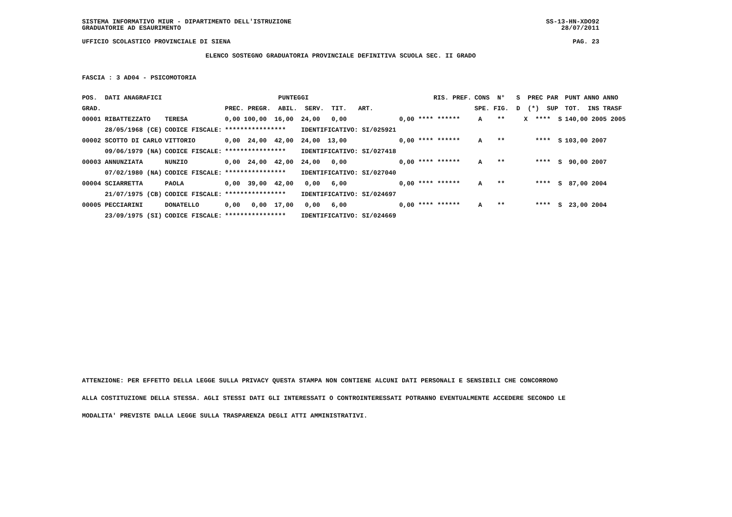SISTEMA INFORMATIVO MIUR - DIPARTIMENTO DELL'ISTRUZIONE
GRADUATORIE AD ESAURIMENTO
SS-13-HN-XDO92
28/07/2011
UFFICIO SCOLASTICO PROVINCIALE DI SIENA PAG. 23
ELENCO SOSTEGNO GRADUATORIA PROVINCIALE DEFINITIVA SCUOLA SEC. II GRADO
FASCIA : 3 AD04 - PSICOMOTORIA
| POS. DATI ANAGRAFICI | | PUNTEGGI | RIS. PREF. | CONS N° S PREC PAR | PUNT ANNO ANNO |
| --- | --- | --- | --- | --- | --- |
| GRAD. | | PREC. PREGR. ABIL. SERV. TIT. ART. | | SPE. FIG. D (*) SUP | TOT. INS TRASF |
| 00001 RIBATTEZZATO | TERESA | 0,00 100,00 16,00 24,00 0,00 | 0,00 **** ****** | A ** X **** S | 140,00 2005 2005 |
| 28/05/1968 (CE) | CODICE FISCALE: | **************** IDENTIFICATIVO: SI/025921 | | | |
| 00002 SCOTTO DI CARLO | VITTORIO | 0,00 24,00 42,00 24,00 13,00 | 0,00 **** ****** | A ** **** S | 103,00 2007 |
| 09/06/1979 (NA) | CODICE FISCALE: | **************** IDENTIFICATIVO: SI/027418 | | | |
| 00003 ANNUNZIATA | NUNZIO | 0,00 24,00 42,00 24,00 0,00 | 0,00 **** ****** | A ** **** S | 90,00 2007 |
| 07/02/1980 (NA) | CODICE FISCALE: | **************** IDENTIFICATIVO: SI/027040 | | | |
| 00004 SCIARRETTA | PAOLA | 0,00 39,00 42,00 0,00 6,00 | 0,00 **** ****** | A ** **** S | 87,00 2004 |
| 21/07/1975 (CB) | CODICE FISCALE: | **************** IDENTIFICATIVO: SI/024697 | | | |
| 00005 PECCIARINI | DONATELLO | 0,00 0,00 17,00 0,00 6,00 | 0,00 **** ****** | A ** **** S | 23,00 2004 |
| 23/09/1975 (SI) | CODICE FISCALE: | **************** IDENTIFICATIVO: SI/024669 | | | |
ATTENZIONE: PER EFFETTO DELLA LEGGE SULLA PRIVACY QUESTA STAMPA NON CONTIENE ALCUNI DATI PERSONALI E SENSIBILI CHE CONCORRONO
ALLA COSTITUZIONE DELLA STESSA. AGLI STESSI DATI GLI INTERESSATI O CONTROINTERESSATI POTRANNO EVENTUALMENTE ACCEDERE SECONDO LE
MODALITA' PREVISTE DALLA LEGGE SULLA TRASPARENZA DEGLI ATTI AMMINISTRATIVI.